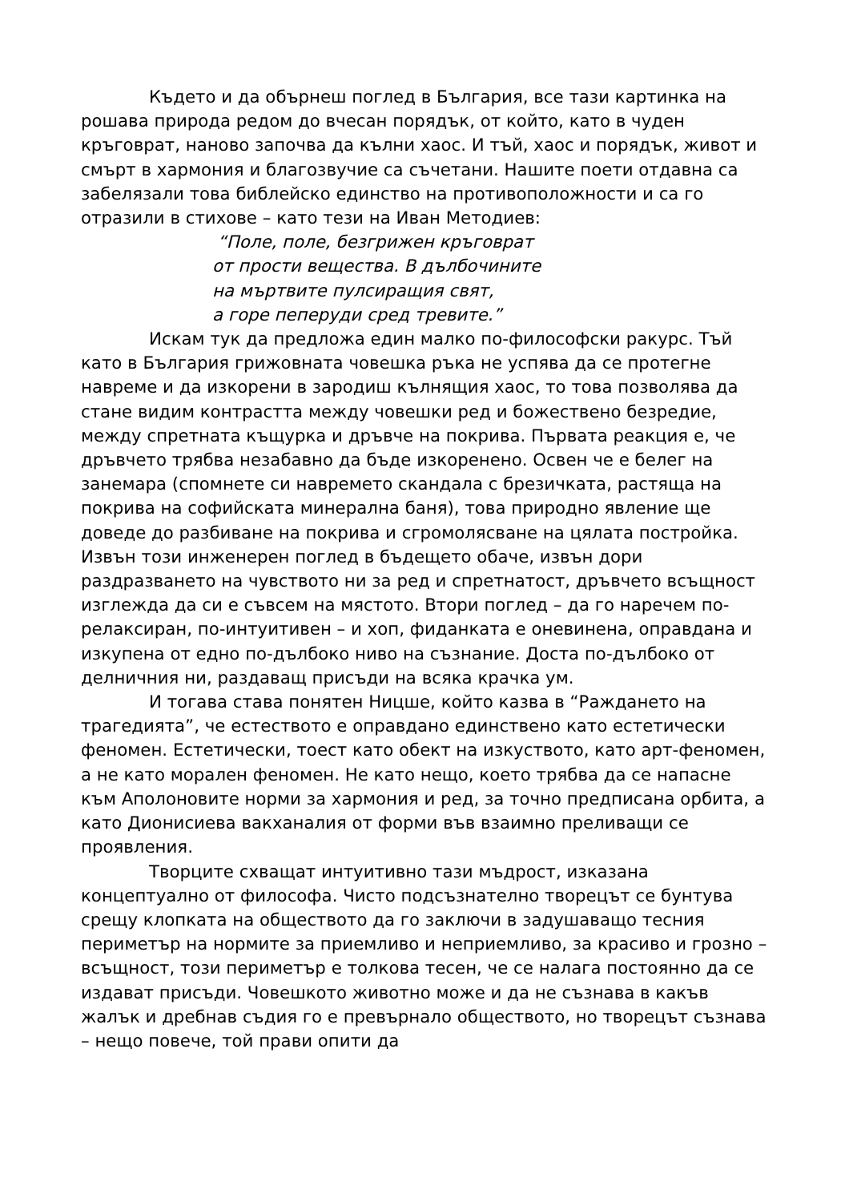Където и да обърнеш поглед в България, все тази картинка на рошава природа редом до вчесан порядък, от който, като в чуден кръговрат, наново започва да кълни хаос. И тъй, хаос и порядък, живот и смърт в хармония и благозвучие са съчетани. Нашите поети отдавна са забелязали това библейско единство на противоположности и са го отразили в стихове – като тези на Иван Методиев:
“Поле, поле, безгрижен кръговрат
от прости вещества. В дълбочините
на мъртвите пулсиращия свят,
а горе пеперуди сред тревите.”
Искам тук да предложа един малко по-философски ракурс. Тъй като в България грижовната човешка ръка не успява да се протегне навреме и да изкорени в зародиш кълнящия хаос, то това позволява да стане видим контрастта между човешки ред и божествено безредие, между спретната къщурка и дръвче на покрива. Първата реакция е, че дръвчето трябва незабавно да бъде изкоренено. Освен че е белег на занемара (спомнете си навремето скандала с брезичката, растяща на покрива на софийската минерална баня), това природно явление ще доведе до разбиване на покрива и сгромолясване на цялата постройка. Извън този инженерен поглед в бъдещето обаче, извън дори раздразването на чувството ни за ред и спретнатост, дръвчето всъщност изглежда да си е съвсем на мястото. Втори поглед – да го наречем по-релаксиран, по-интуитивен – и хоп, фиданката е оневинена, оправдана и изкупена от едно по-дълбоко ниво на съзнание. Доста по-дълбоко от делничния ни, раздаващ присъди на всяка крачка ум.
И тогава става понятен Ницше, който казва в “Раждането на трагедията”, че естеството е оправдано единствено като естетически феномен. Естетически, тоест като обект на изкуството, като арт-феномен, а не като морален феномен. Не като нещо, което трябва да се напасне към Аполоновите норми за хармония и ред, за точно предписана орбита, а като Дионисиева вакханалия от форми във взаимно преливащи се проявления.
Творците схващат интуитивно тази мъдрост, изказана концептуално от философа. Чисто подсъзнателно творецът се бунтува срещу клопката на обществото да го заключи в задушаващо тесния периметър на нормите за приемливо и неприемливо, за красиво и грозно – всъщност, този периметър е толкова тесен, че се налага постоянно да се издават присъди. Човешкото животно може и да не съзнава в какъв жалък и дребнав съдия го е превърнало обществото, но творецът съзнава – нещо повече, той прави опити да